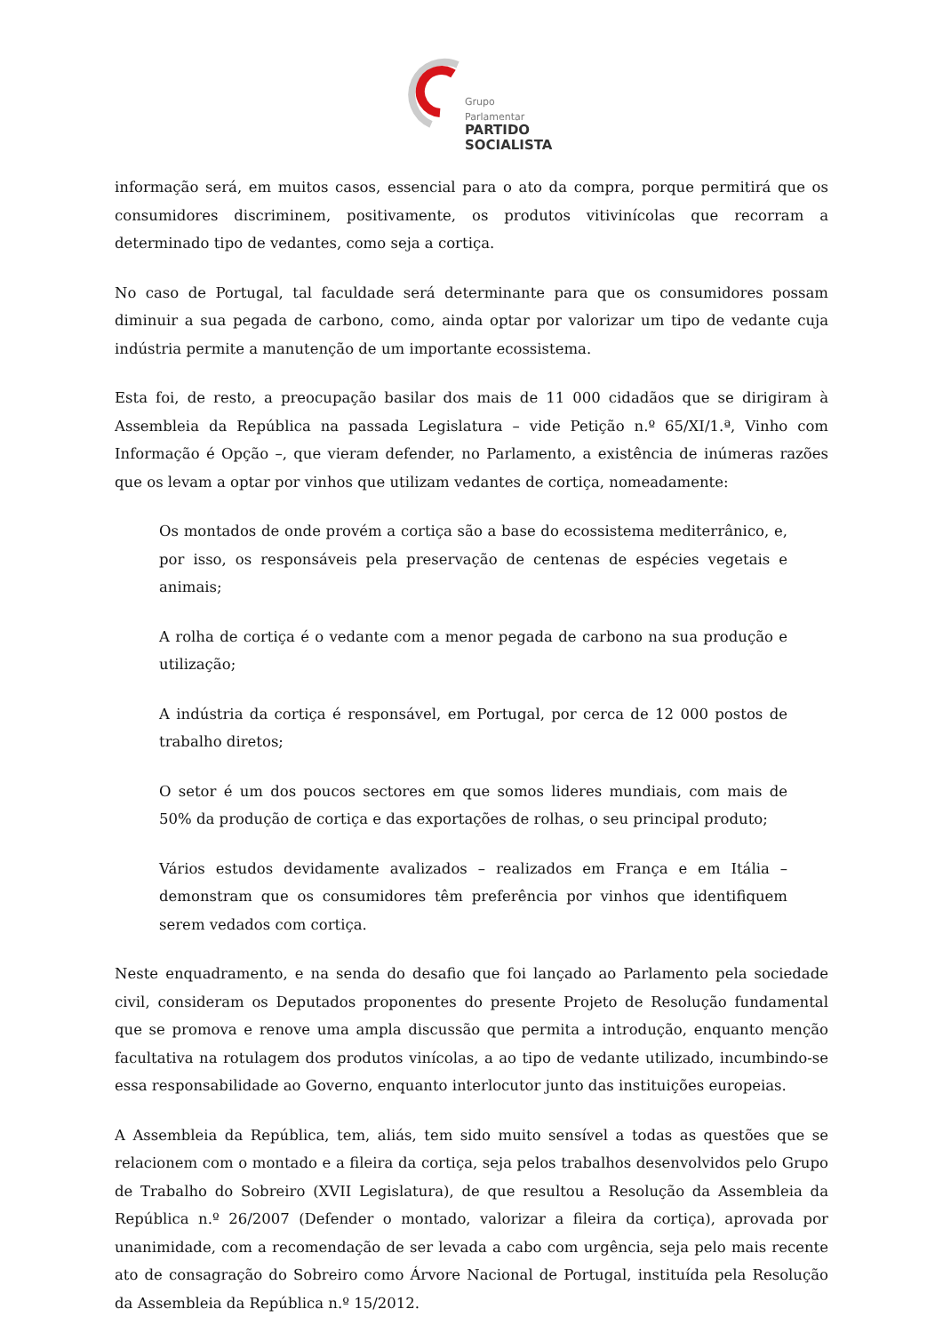Grupo Parlamentar
PARTIDO
SOCIALISTA
informação será, em muitos casos, essencial para o ato da compra, porque permitirá que os consumidores discriminem, positivamente, os produtos vitivinícolas que recorram a determinado tipo de vedantes, como seja a cortiça.
No caso de Portugal, tal faculdade será determinante para que os consumidores possam diminuir a sua pegada de carbono, como, ainda optar por valorizar um tipo de vedante cuja indústria permite a manutenção de um importante ecossistema.
Esta foi, de resto, a preocupação basilar dos mais de 11 000 cidadãos que se dirigiram à Assembleia da República na passada Legislatura – vide Petição n.º 65/XI/1.ª, Vinho com Informação é Opção –, que vieram defender, no Parlamento, a existência de inúmeras razões que os levam a optar por vinhos que utilizam vedantes de cortiça, nomeadamente:
Os montados de onde provém a cortiça são a base do ecossistema mediterrânico, e, por isso, os responsáveis pela preservação de centenas de espécies vegetais e animais;
A rolha de cortiça é o vedante com a menor pegada de carbono na sua produção e utilização;
A indústria da cortiça é responsável, em Portugal, por cerca de 12 000 postos de trabalho diretos;
O setor é um dos poucos sectores em que somos lideres mundiais, com mais de 50% da produção de cortiça e das exportações de rolhas, o seu principal produto;
Vários estudos devidamente avalizados – realizados em França e em Itália – demonstram que os consumidores têm preferência por vinhos que identifiquem serem vedados com cortiça.
Neste enquadramento, e na senda do desafio que foi lançado ao Parlamento pela sociedade civil, consideram os Deputados proponentes do presente Projeto de Resolução fundamental que se promova e renove uma ampla discussão que permita a introdução, enquanto menção facultativa na rotulagem dos produtos vinícolas, a ao tipo de vedante utilizado, incumbindo-se essa responsabilidade ao Governo, enquanto interlocutor junto das instituições europeias.
A Assembleia da República, tem, aliás, tem sido muito sensível a todas as questões que se relacionem com o montado e a fileira da cortiça, seja pelos trabalhos desenvolvidos pelo Grupo de Trabalho do Sobreiro (XVII Legislatura), de que resultou a Resolução da Assembleia da República n.º 26/2007 (Defender o montado, valorizar a fileira da cortiça), aprovada por unanimidade, com a recomendação de ser levada a cabo com urgência, seja pelo mais recente ato de consagração do Sobreiro como Árvore Nacional de Portugal, instituída pela Resolução da Assembleia da República n.º 15/2012.